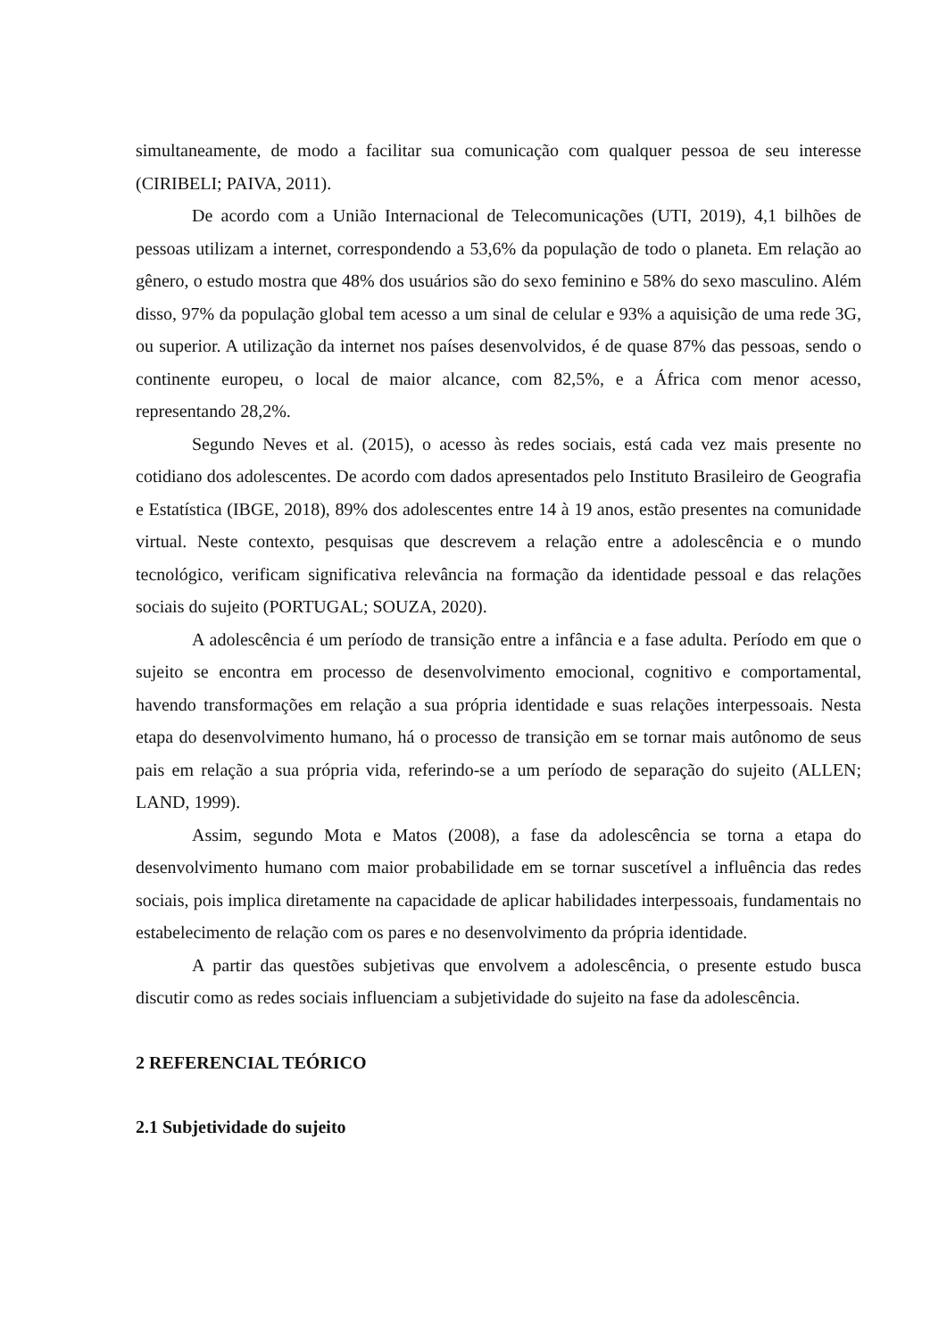simultaneamente, de modo a facilitar sua comunicação com qualquer pessoa de seu interesse (CIRIBELI; PAIVA, 2011).
De acordo com a União Internacional de Telecomunicações (UTI, 2019), 4,1 bilhões de pessoas utilizam a internet, correspondendo a 53,6% da população de todo o planeta. Em relação ao gênero, o estudo mostra que 48% dos usuários são do sexo feminino e 58% do sexo masculino. Além disso, 97% da população global tem acesso a um sinal de celular e 93% a aquisição de uma rede 3G, ou superior. A utilização da internet nos países desenvolvidos, é de quase 87% das pessoas, sendo o continente europeu, o local de maior alcance, com 82,5%, e a África com menor acesso, representando 28,2%.
Segundo Neves et al. (2015), o acesso às redes sociais, está cada vez mais presente no cotidiano dos adolescentes. De acordo com dados apresentados pelo Instituto Brasileiro de Geografia e Estatística (IBGE, 2018), 89% dos adolescentes entre 14 à 19 anos, estão presentes na comunidade virtual. Neste contexto, pesquisas que descrevem a relação entre a adolescência e o mundo tecnológico, verificam significativa relevância na formação da identidade pessoal e das relações sociais do sujeito (PORTUGAL; SOUZA, 2020).
A adolescência é um período de transição entre a infância e a fase adulta. Período em que o sujeito se encontra em processo de desenvolvimento emocional, cognitivo e comportamental, havendo transformações em relação a sua própria identidade e suas relações interpessoais. Nesta etapa do desenvolvimento humano, há o processo de transição em se tornar mais autônomo de seus pais em relação a sua própria vida, referindo-se a um período de separação do sujeito (ALLEN; LAND, 1999).
Assim, segundo Mota e Matos (2008), a fase da adolescência se torna a etapa do desenvolvimento humano com maior probabilidade em se tornar suscetível a influência das redes sociais, pois implica diretamente na capacidade de aplicar habilidades interpessoais, fundamentais no estabelecimento de relação com os pares e no desenvolvimento da própria identidade.
A partir das questões subjetivas que envolvem a adolescência, o presente estudo busca discutir como as redes sociais influenciam a subjetividade do sujeito na fase da adolescência.
2 REFERENCIAL TEÓRICO
2.1 Subjetividade do sujeito